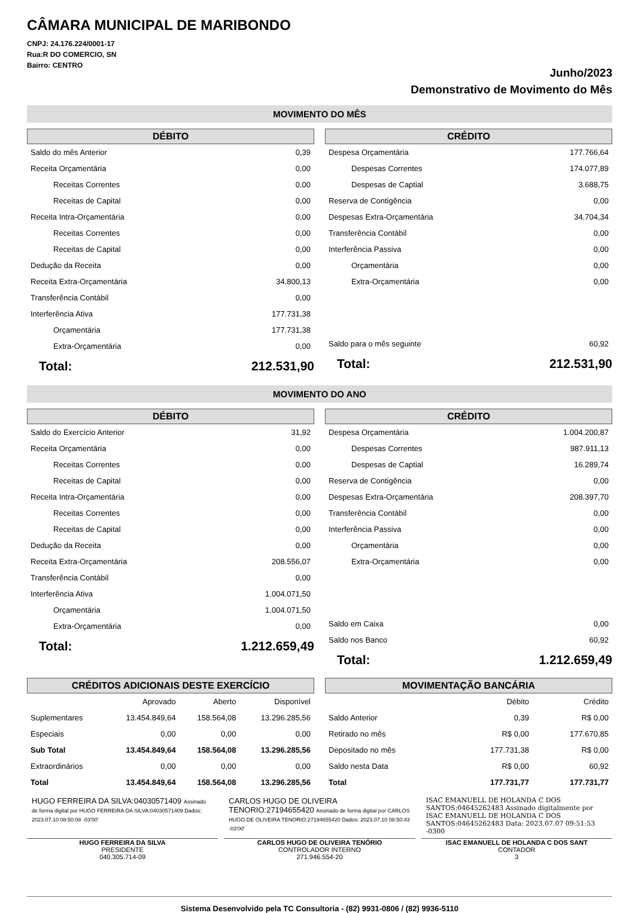CÂMARA MUNICIPAL DE MARIBONDO
CNPJ: 24.176.224/0001-17
Rua:R DO COMERCIO, SN
Bairro: CENTRO
Junho/2023
Demonstrativo de Movimento do Mês
MOVIMENTO DO MÊS
DÉBITO
| Saldo do mês Anterior | 0,39 |
| Receita Orçamentária | 0,00 |
| Receitas Correntes | 0,00 |
| Receitas de Capital | 0,00 |
| Receita Intra-Orçamentária | 0,00 |
| Receitas Correntes | 0,00 |
| Receitas de Capital | 0,00 |
| Dedução da Receita | 0,00 |
| Receita Extra-Orçamentária | 34.800,13 |
| Transferência Contábil | 0,00 |
| Interferência Ativa | 177.731,38 |
| Orçamentária | 177.731,38 |
| Extra-Orçamentária | 0,00 |
| Total: | 212.531,90 |
CRÉDITO
| Despesa Orçamentária | 177.766,64 |
| Despesas Correntes | 174.077,89 |
| Despesas de Captial | 3.688,75 |
| Reserva de Contigência | 0,00 |
| Despesas Extra-Orçamentária | 34.704,34 |
| Transferência Contábil | 0,00 |
| Interferência Passiva | 0,00 |
| Orçamentária | 0,00 |
| Extra-Orçamentária | 0,00 |
| Saldo para o mês seguinte | 60,92 |
| Total: | 212.531,90 |
MOVIMENTO DO ANO
DÉBITO
| Saldo do Exercício Anterior | 31,92 |
| Receita Orçamentária | 0,00 |
| Receitas Correntes | 0,00 |
| Receitas de Capital | 0,00 |
| Receita Intra-Orçamentária | 0,00 |
| Receitas Correntes | 0,00 |
| Receitas de Capital | 0,00 |
| Dedução da Receita | 0,00 |
| Receita Extra-Orçamentária | 208.556,07 |
| Transferência Contábil | 0,00 |
| Interferência Ativa | 1.004.071,50 |
| Orçamentária | 1.004.071,50 |
| Extra-Orçamentária | 0,00 |
| Total: | 1.212.659,49 |
CRÉDITO
| Despesa Orçamentária | 1.004.200,87 |
| Despesas Correntes | 987.911,13 |
| Despesas de Captial | 16.289,74 |
| Reserva de Contigência | 0,00 |
| Despesas Extra-Orçamentária | 208.397,70 |
| Transferência Contábil | 0,00 |
| Interferência Passiva | 0,00 |
| Orçamentária | 0,00 |
| Extra-Orçamentária | 0,00 |
| Saldo em Caixa | 0,00 |
| Saldo nos Banco | 60,92 |
| Total: | 1.212.659,49 |
CRÉDITOS ADICIONAIS DESTE EXERCÍCIO
| | Aprovado | Aberto | Disponível |
| Suplementares | 13.454.849,64 | 158.564,08 | 13.296.285,56 |
| Especiais | 0,00 | 0,00 | 0,00 |
| Sub Total | 13.454.849,64 | 158.564,08 | 13.296.285,56 |
| Extraordinários | 0,00 | 0,00 | 0,00 |
| Total | 13.454.849,64 | 158.564,08 | 13.296.285,56 |
MOVIMENTAÇÃO BANCÁRIA
| | Débito | Crédito |
| Saldo Anterior | 0,39 | R$ 0,00 |
| Retirado no mês | R$ 0,00 | 177.670,85 |
| Depositado no mês | 177.731,38 | R$ 0,00 |
| Saldo nesta Data | R$ 0,00 | 60,92 |
| Total | 177.731,77 | 177.731,77 |
HUGO FERREIRA DA SILVA:04030571409 Assinado de forma digital por HUGO FERREIRA DA SILVA:04030571409 Dados: 2023.07.10 08:50:08 -03'00'
HUGO FERREIRA DA SILVA
PRESIDENTE
040.305.714-09
CARLOS HUGO DE OLIVEIRA TENORIO:27194655420 Assinado de forma digital por CARLOS HUGO DE OLIVEIRA TENORIO:27194655420 Dados: 2023.07.10 08:50:43 -03'00'
CARLOS HUGO DE OLIVEIRA TENÓRIO
CONTROLADOR INTERNO
271.946.554-20
ISAC EMANUELL DE HOLANDA C DOS SANTOS:04645262483 Assinado digitalmente por ISAC EMANUELL DE HOLANDA C DOS SANTOS:04645262483 Data: 2023.07.07 09:51:53 -0300
ISAC EMANUELL DE HOLANDA C DOS SANT
CONTADOR
3
Sistema Desenvolvido pela TC Consultoria - (82) 9931-0806 / (82) 9936-5110